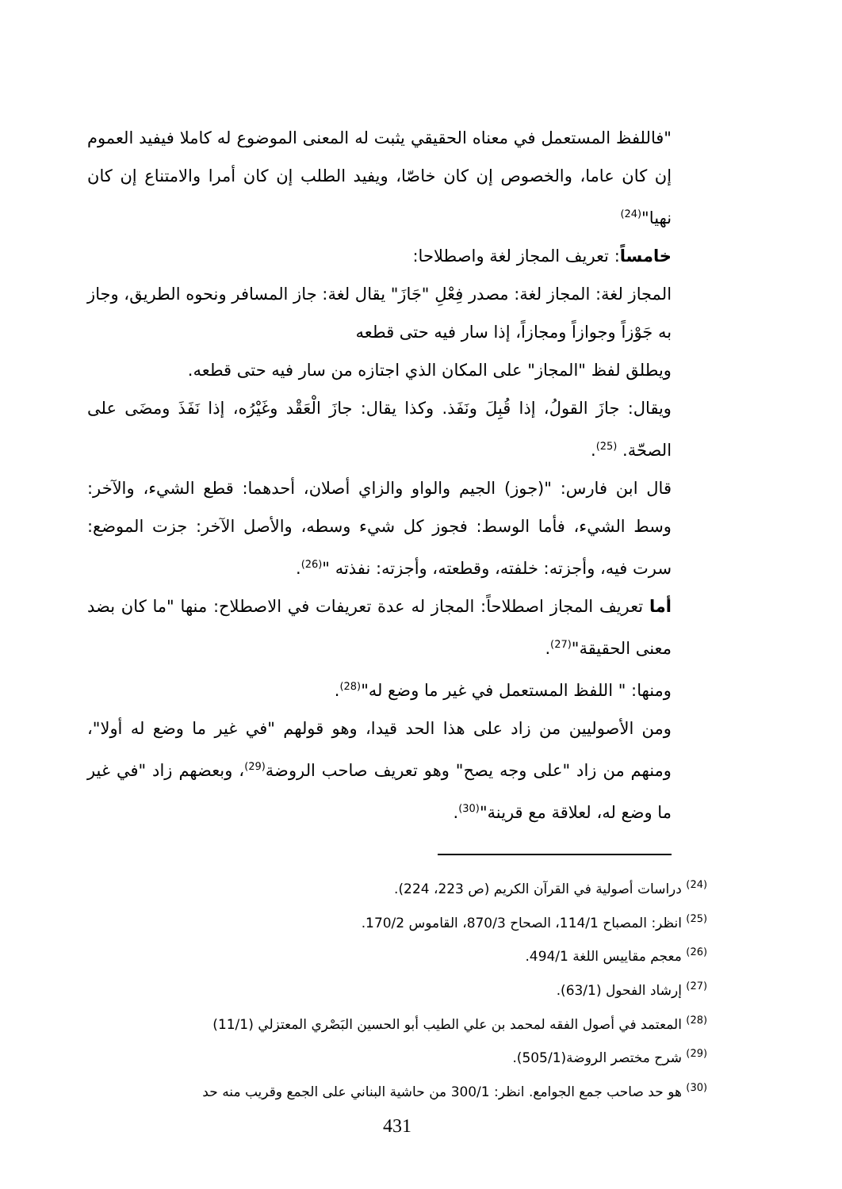"فاللفظ المستعمل في معناه الحقيقي يثبت له المعنى الموضوع له كاملا فيفيد العموم إن كان عاما، والخصوص إن كان خاصّا، ويفيد الطلب إن كان أمرا والامتناع إن كان نهيا"<sup>(24)</sup>
خامساً: تعريف المجاز لغة واصطلاحا:
المجاز لغة: المجاز لغة: مصدر فِعْلِ "جَازَ" يقال لغة: جاز المسافر ونحوه الطريق، وجاز به جَوْزاً وجوازاً ومجازاً، إذا سار فيه حتى قطعه
ويطلق لفظ "المجاز" على المكان الذي اجتازه من سار فيه حتى قطعه.
ويقال: جازَ القولُ، إذا قُبِلَ ونَفَذ. وكذا يقال: جازَ الْعَقْد وغَيْرُه، إذا نَفَذَ ومضَى على الصحّة. <sup>(25)</sup>.
قال ابن فارس: "(جوز) الجيم والواو والزاي أصلان، أحدهما: قطع الشيء، والآخر: وسط الشيء، فأما الوسط: فجوز كل شيء وسطه، والأصل الآخر: جزت الموضع: سرت فيه، وأجزته: خلفته، وقطعته، وأجزته: نفذته "<sup>(26)</sup>.
أما تعريف المجاز اصطلاحاً: المجاز له عدة تعريفات في الاصطلاح: منها "ما كان بضد معنى الحقيقة"<sup>(27)</sup>.
ومنها: " اللفظ المستعمل في غير ما وضع له"<sup>(28)</sup>.
ومن الأصوليين من زاد على هذا الحد قيدا، وهو قولهم "في غير ما وضع له أولا"، ومنهم من زاد "على وجه يصح" وهو تعريف صاحب الروضة<sup>(29)</sup>، وبعضهم زاد "في غير ما وضع له، لعلاقة مع قرينة"<sup>(30)</sup>.
<sup>(24)</sup> دراسات أصولية في القرآن الكريم (ص 223، 224).
<sup>(25)</sup> انظر: المصباح 114/1، الصحاح 870/3، القاموس 170/2.
<sup>(26)</sup> معجم مقاييس اللغة 494/1.
<sup>(27)</sup> إرشاد الفحول (63/1).
<sup>(28)</sup> المعتمد في أصول الفقه لمحمد بن علي الطيب أبو الحسين البَصْري المعتزلي (11/1)
<sup>(29)</sup> شرح مختصر الروضة(505/1).
<sup>(30)</sup> هو حد صاحب جمع الجوامع. انظر: 300/1 من حاشية البناني على الجمع وقريب منه حد
431